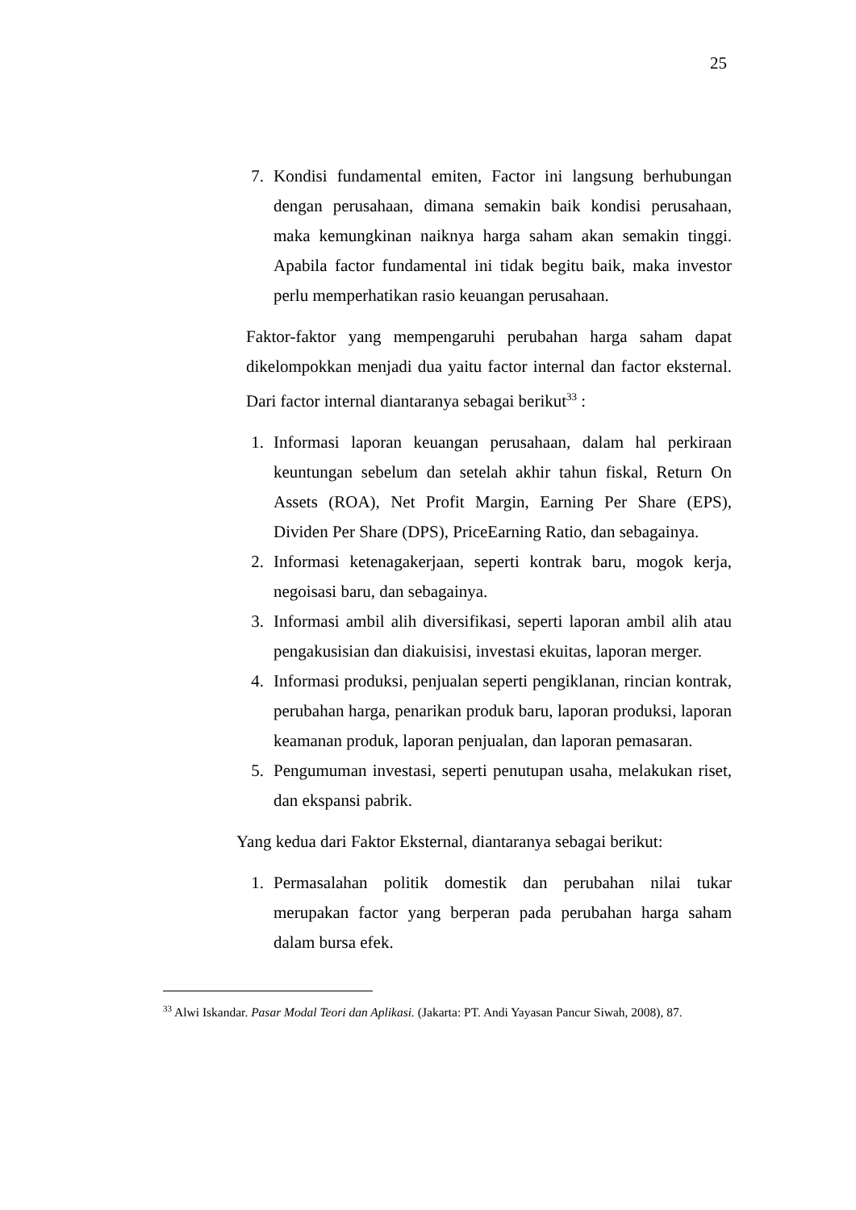25
7. Kondisi fundamental emiten, Factor ini langsung berhubungan dengan perusahaan, dimana semakin baik kondisi perusahaan, maka kemungkinan naiknya harga saham akan semakin tinggi. Apabila factor fundamental ini tidak begitu baik, maka investor perlu memperhatikan rasio keuangan perusahaan.
Faktor-faktor yang mempengaruhi perubahan harga saham dapat dikelompokkan menjadi dua yaitu factor internal dan factor eksternal. Dari factor internal diantaranya sebagai berikut<sup>33</sup> :
1. Informasi laporan keuangan perusahaan, dalam hal perkiraan keuntungan sebelum dan setelah akhir tahun fiskal, Return On Assets (ROA), Net Profit Margin, Earning Per Share (EPS), Dividen Per Share (DPS), PriceEarning Ratio, dan sebagainya.
2. Informasi ketenagakerjaan, seperti kontrak baru, mogok kerja, negoisasi baru, dan sebagainya.
3. Informasi ambil alih diversifikasi, seperti laporan ambil alih atau pengakusisian dan diakuisisi, investasi ekuitas, laporan merger.
4. Informasi produksi, penjualan seperti pengiklanan, rincian kontrak, perubahan harga, penarikan produk baru, laporan produksi, laporan keamanan produk, laporan penjualan, dan laporan pemasaran.
5. Pengumuman investasi, seperti penutupan usaha, melakukan riset, dan ekspansi pabrik.
Yang kedua dari Faktor Eksternal, diantaranya sebagai berikut:
1. Permasalahan politik domestik dan perubahan nilai tukar merupakan factor yang berperan pada perubahan harga saham dalam bursa efek.
<sup>33</sup> Alwi Iskandar. Pasar Modal Teori dan Aplikasi. (Jakarta: PT. Andi Yayasan Pancur Siwah, 2008), 87.